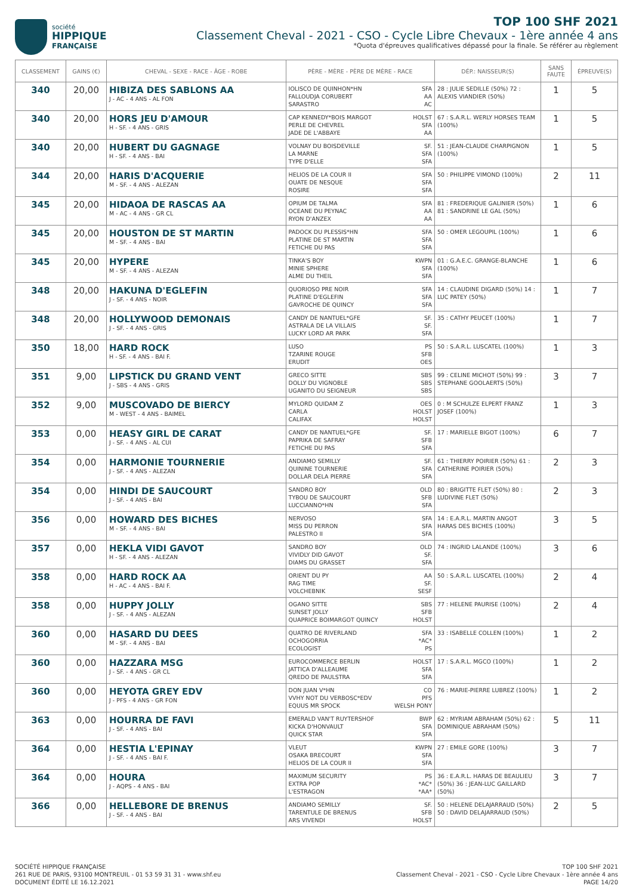société
HIPPIQUE
FRANÇAISE
TOP 100 SHF 2021
Classement Cheval - 2021 - CSO - Cycle Libre Chevaux - 1ère année 4 ans
*Quota d'épreuves qualificatives dépassé pour la finale. Se référer au règlement
| CLASSEMENT | GAINS (€) | CHEVAL - SEXE - RACE - ÂGE - ROBE | PÈRE - MÈRE - PÈRE DE MÈRE - RACE | DÉP.: NAISSEUR(S) | SANS FAUTE | ÉPREUVE(S) |
| --- | --- | --- | --- | --- | --- | --- |
| 340 | 20,00 | HIBIZA DES SABLONS AA J - AC - 4 ANS - AL FON | IOLISCO DE QUINHON*HN SFA FALLOUDJA CORUBERT AA SARASTRO AC | 28 : JULIE SEDILLE (50%) 72 : ALEXIS VIANDIER (50%) | 1 | 5 |
| 340 | 20,00 | HORS JEU D'AMOUR H - SF. - 4 ANS - GRIS | CAP KENNEDY*BOIS MARGOT HOLST PERLE DE CHEVREL SFA JADE DE L'ABBAYE AA | 67 : S.A.R.L. WERLY HORSES TEAM (100%) | 1 | 5 |
| 340 | 20,00 | HUBERT DU GAGNAGE H - SF. - 4 ANS - BAI | VOLNAY DU BOISDEVILLE SF. LA MARNE SFA TYPE D'ELLE SFA | 51 : JEAN-CLAUDE CHARPIGNON (100%) | 1 | 5 |
| 344 | 20,00 | HARIS D'ACQUERIE M - SF. - 4 ANS - ALEZAN | HELIOS DE LA COUR II SFA OUATE DE NESQUE SFA ROSIRE SFA | 50 : PHILIPPE VIMOND (100%) | 2 | 11 |
| 345 | 20,00 | HIDAOA DE RASCAS AA M - AC - 4 ANS - GR CL | OPIUM DE TALMA SFA OCEANE DU PEYNAC AA RYON D'ANZEX AA | 81 : FREDERIQUE GALINIER (50%) 81 : SANDRINE LE GAL (50%) | 1 | 6 |
| 345 | 20,00 | HOUSTON DE ST MARTIN M - SF. - 4 ANS - BAI | PADOCK DU PLESSIS*HN SFA PLATINE DE ST MARTIN SFA FETICHE DU PAS SFA | 50 : OMER LEGOUPIL (100%) | 1 | 6 |
| 345 | 20,00 | HYPERE M - SF. - 4 ANS - ALEZAN | TINKA'S BOY KWPN MINIE SPHERE SFA ALME DU THEIL SFA | 01 : G.A.E.C. GRANGE-BLANCHE (100%) | 1 | 6 |
| 348 | 20,00 | HAKUNA D'EGLEFIN J - SF. - 4 ANS - NOIR | QUORIOSO PRE NOIR SFA PLATINE D'EGLEFIN SFA GAVROCHE DE QUINCY SFA | 14 : CLAUDINE DIGARD (50%) 14 : LUC PATEY (50%) | 1 | 7 |
| 348 | 20,00 | HOLLYWOOD DEMONAIS J - SF. - 4 ANS - GRIS | CANDY DE NANTUEL*GFE SF. ASTRALA DE LA VILLAIS SF. LUCKY LORD AR PARK SFA | 35 : CATHY PEUCET (100%) | 1 | 7 |
| 350 | 18,00 | HARD ROCK H - SF. - 4 ANS - BAI F. | LUSO PS TZARINE ROUGE SFB ERUDIT OES | 50 : S.A.R.L. LUSCATEL (100%) | 1 | 3 |
| 351 | 9,00 | LIPSTICK DU GRAND VENT J - SBS - 4 ANS - GRIS | GRECO SITTE SBS DOLLY DU VIGNOBLE SBS UGANITO DU SEIGNEUR SBS | 99 : CELINE MICHOT (50%) 99 : STEPHANE GOOLAERTS (50%) | 3 | 7 |
| 352 | 9,00 | MUSCOVADO DE BIERCY M - WEST - 4 ANS - BAIMEL | MYLORD QUIDAM Z OES CARLA HOLST CALIFAX HOLST | 0 : M SCHULZE ELPERT FRANZ JOSEF (100%) | 1 | 3 |
| 353 | 0,00 | HEASY GIRL DE CARAT J - SF. - 4 ANS - AL CUI | CANDY DE NANTUEL*GFE SF. PAPRIKA DE SAFRAY SFB FETICHE DU PAS SFA | 17 : MARIELLE BIGOT (100%) | 6 | 7 |
| 354 | 0,00 | HARMONIE TOURNERIE J - SF. - 4 ANS - ALEZAN | ANDIAMO SEMILLY SF. QUININE TOURNERIE SFA DOLLAR DELA PIERRE SFA | 61 : THIERRY POIRIER (50%) 61 : CATHERINE POIRIER (50%) | 2 | 3 |
| 354 | 0,00 | HINDI DE SAUCOURT J - SF. - 4 ANS - BAI | SANDRO BOY OLD TYBOU DE SAUCOURT SFB LUCCIANNO*HN SFA | 80 : BRIGITTE FLET (50%) 80 : LUDIVINE FLET (50%) | 2 | 3 |
| 356 | 0,00 | HOWARD DES BICHES M - SF. - 4 ANS - BAI | NERVOSO SFA MISS DU PERRON SFA PALESTRO II SFA | 14 : E.A.R.L. MARTIN ANGOT HARAS DES BICHES (100%) | 3 | 5 |
| 357 | 0,00 | HEKLA VIDI GAVOT H - SF. - 4 ANS - ALEZAN | SANDRO BOY OLD VIVIDLY DID GAVOT SF. DIAMS DU GRASSET SFA | 74 : INGRID LALANDE (100%) | 3 | 6 |
| 358 | 0,00 | HARD ROCK AA H - AC - 4 ANS - BAI F. | ORIENT DU PY AA RAG TIME SF. VOLCHEBNIK SESF | 50 : S.A.R.L. LUSCATEL (100%) | 2 | 4 |
| 358 | 0,00 | HUPPY JOLLY J - SF. - 4 ANS - ALEZAN | OGANO SITTE SBS SUNSET JOLLY SFB QUAPRICE BOIMARGOT QUINCY HOLST | 77 : HELENE PAURISE (100%) | 2 | 4 |
| 360 | 0,00 | HASARD DU DEES M - SF. - 4 ANS - BAI | QUATRO DE RIVERLAND SFA OCHOGORRIA *AC* ECOLOGIST PS | 33 : ISABELLE COLLEN (100%) | 1 | 2 |
| 360 | 0,00 | HAZZARA MSG J - SF. - 4 ANS - GR CL | EUROCOMMERCE BERLIN HOLST JATTICA D'ALLEAUME SFA QREDO DE PAULSTRA SFA | 17 : S.A.R.L. MGCO (100%) | 1 | 2 |
| 360 | 0,00 | HEYOTA GREY EDV J - PFS - 4 ANS - GR FON | DON JUAN V*HN CO VVHY NOT DU VERBOSC*EDV PFS EQUUS MR SPOCK WELSH PONY | 76 : MARIE-PIERRE LUBREZ (100%) | 1 | 2 |
| 363 | 0,00 | HOURRA DE FAVI J - SF. - 4 ANS - BAI | EMERALD VAN'T RUYTERSHOF BWP KICKA D'HONVAULT SFA QUICK STAR SFA | 62 : MYRIAM ABRAHAM (50%) 62 : DOMINIQUE ABRAHAM (50%) | 5 | 11 |
| 364 | 0,00 | HESTIA L'EPINAY J - SF. - 4 ANS - BAI F. | VLEUT KWPN OSAKA BRECOURT SFA HELIOS DE LA COUR II SFA | 27 : EMILE GORE (100%) | 3 | 7 |
| 364 | 0,00 | HOURA J - AQPS - 4 ANS - BAI | MAXIMUM SECURITY PS EXTRA POP *AC* L'ESTRAGON *AA* | 36 : E.A.R.L. HARAS DE BEAULIEU (50%) 36 : JEAN-LUC GAILLARD (50%) | 3 | 7 |
| 366 | 0,00 | HELLEBORE DE BRENUS J - SF. - 4 ANS - BAI | ANDIAMO SEMILLY SF. TARENTULE DE BRENUS SFB ARS VIVENDI HOLST | 50 : HELENE DELAJARRAUD (50%) 50 : DAVID DELAJARRAUD (50%) | 2 | 5 |
SOCIÉTÉ HIPPIQUE FRANÇAISE
261 RUE DE PARIS, 93100 MONTREUIL - 01 53 59 31 31 - www.shf.eu
DOCUMENT ÉDITÉ LE 16.12.2021
TOP 100 SHF 2021
Classement Cheval - 2021 - CSO - Cycle Libre Chevaux - 1ère année 4 ans
PAGE 14/20